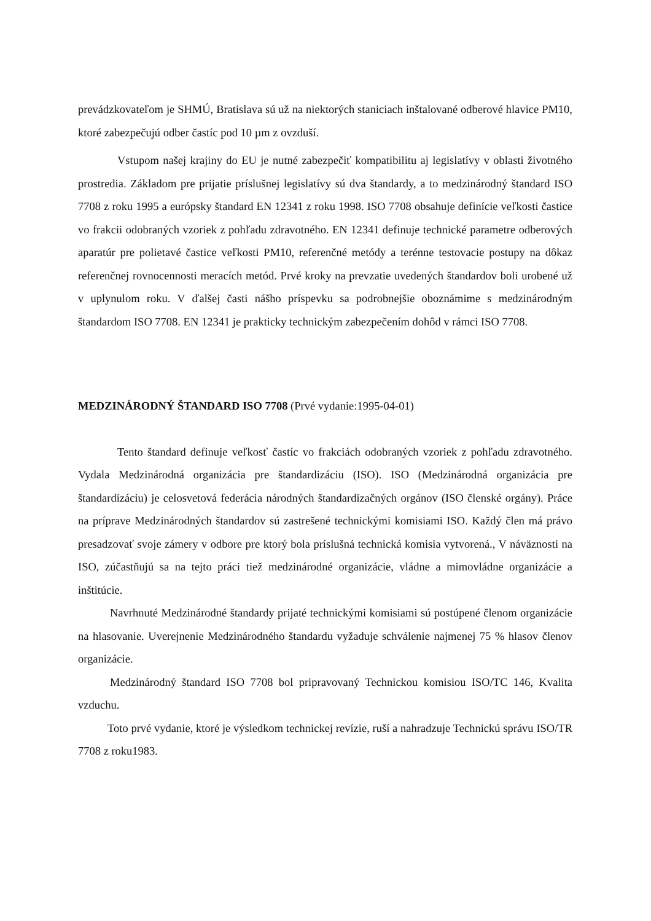prevádzkovateľom je SHMÚ, Bratislava sú už na niektorých staniciach inštalované odberové hlavice PM10, ktoré zabezpečujú odber častíc pod 10 µm z ovzduší.
Vstupom našej krajiny do EU je nutné zabezpečiť kompatibilitu aj legislatívy v oblasti životného prostredia. Základom pre prijatie príslušnej legislatívy sú dva štandardy, a to medzinárodný štandard ISO 7708 z roku 1995 a európsky štandard EN 12341 z roku 1998. ISO 7708 obsahuje definície veľkosti častice vo frakcii odobraných vzoriek z pohľadu zdravotného. EN 12341 definuje technické parametre odberových aparatúr pre polietavé častice veľkosti PM10, referenčné metódy a terénne testovacie postupy na dôkaz referenčnej rovnocennosti meracích metód. Prvé kroky na prevzatie uvedených štandardov boli urobené už v uplynulom roku. V ďalšej časti nášho príspevku sa podrobnejšie oboznámime s medzinárodným štandardom ISO 7708. EN 12341 je prakticky technickým zabezpečením dohôd v rámci ISO 7708.
MEDZINÁRODNÝ ŠTANDARD ISO 7708 (Prvé vydanie:1995-04-01)
Tento štandard definuje veľkosť častíc vo frakciách odobraných vzoriek z pohľadu zdravotného. Vydala Medzinárodná organizácia pre štandardizáciu (ISO). ISO (Medzinárodná organizácia pre štandardizáciu) je celosvetová federácia národných štandardizačných orgánov (ISO členské orgány). Práce na príprave Medzinárodných štandardov sú zastrešené technickými komisiami ISO. Každý člen má právo presadzovať svoje zámery v odbore pre ktorý bola príslušná technická komisia vytvorená., V náväznosti na ISO, zúčastňujú sa na tejto práci tiež medzinárodné organizácie, vládne a mimovládne organizácie a inštitúcie.
Navrhnuté Medzinárodné štandardy prijaté technickými komisiami sú postúpené členom organizácie na hlasovanie. Uverejnenie Medzinárodného štandardu vyžaduje schválenie najmenej 75 % hlasov členov organizácie.
Medzinárodný štandard ISO 7708 bol pripravovaný Technickou komisiou ISO/TC 146, Kvalita vzduchu.
Toto prvé vydanie, ktoré je výsledkom technickej revízie, ruší a nahradzuje Technickú správu ISO/TR 7708 z roku1983.